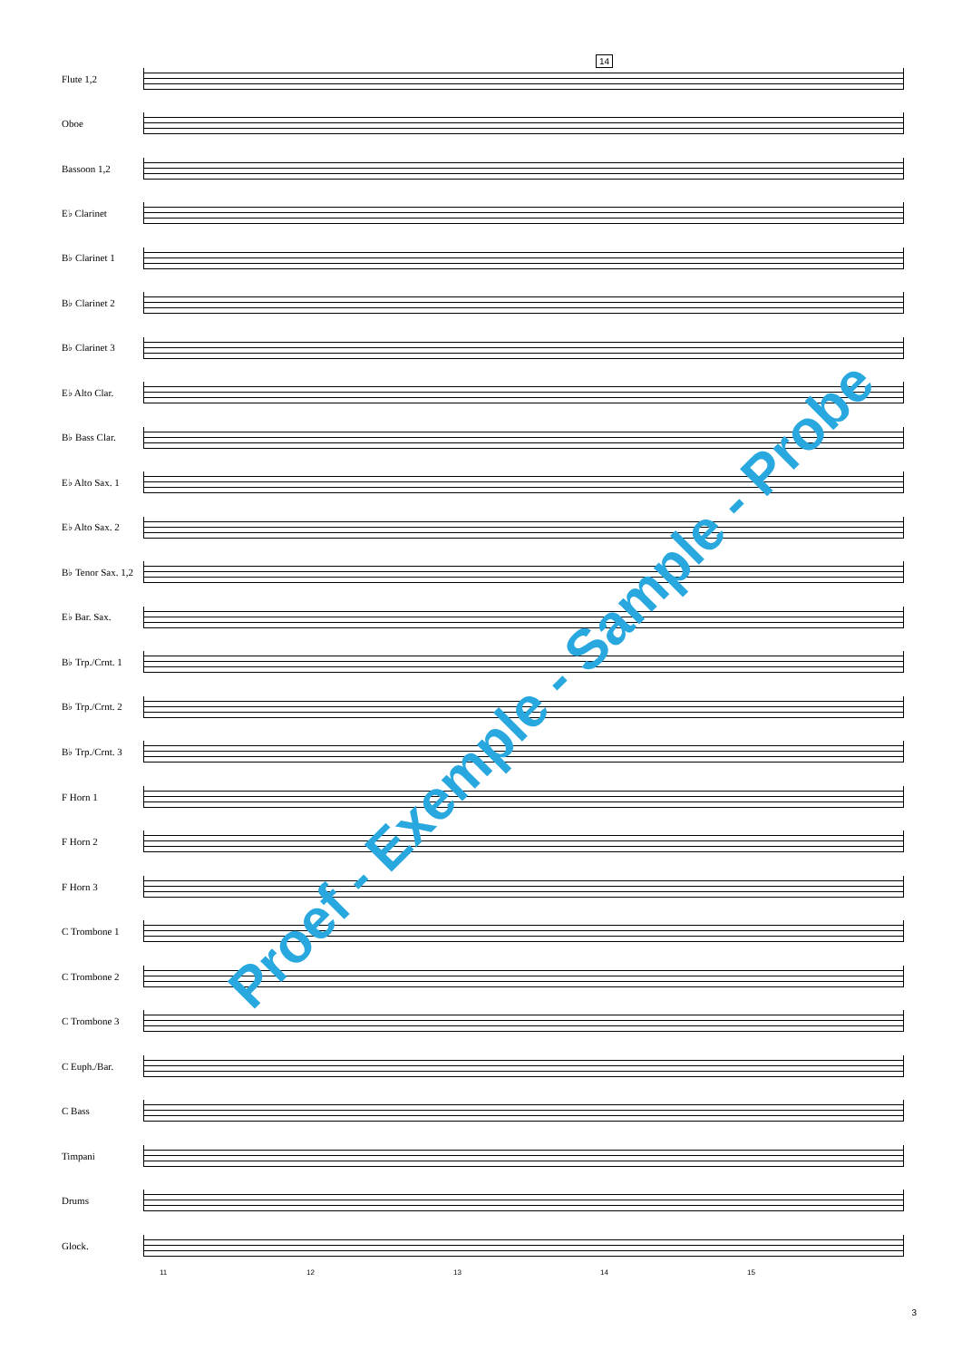14
Flute 1,2
Oboe
Bassoon 1,2
E♭ Clarinet
B♭ Clarinet 1
B♭ Clarinet 2
B♭ Clarinet 3
E♭ Alto Clar.
B♭ Bass Clar.
E♭ Alto Sax. 1
E♭ Alto Sax. 2
B♭ Tenor Sax. 1,2
E♭ Bar. Sax.
B♭ Trp./Crnt. 1
B♭ Trp./Crnt. 2
B♭ Trp./Crnt. 3
F Horn 1
F Horn 2
F Horn 3
C Trombone 1
C Trombone 2
C Trombone 3
C Euph./Bar.
C Bass
Timpani
Drums
Glock.
11 12 13 14 15
Proef - Exemple - Sample - Probe
3